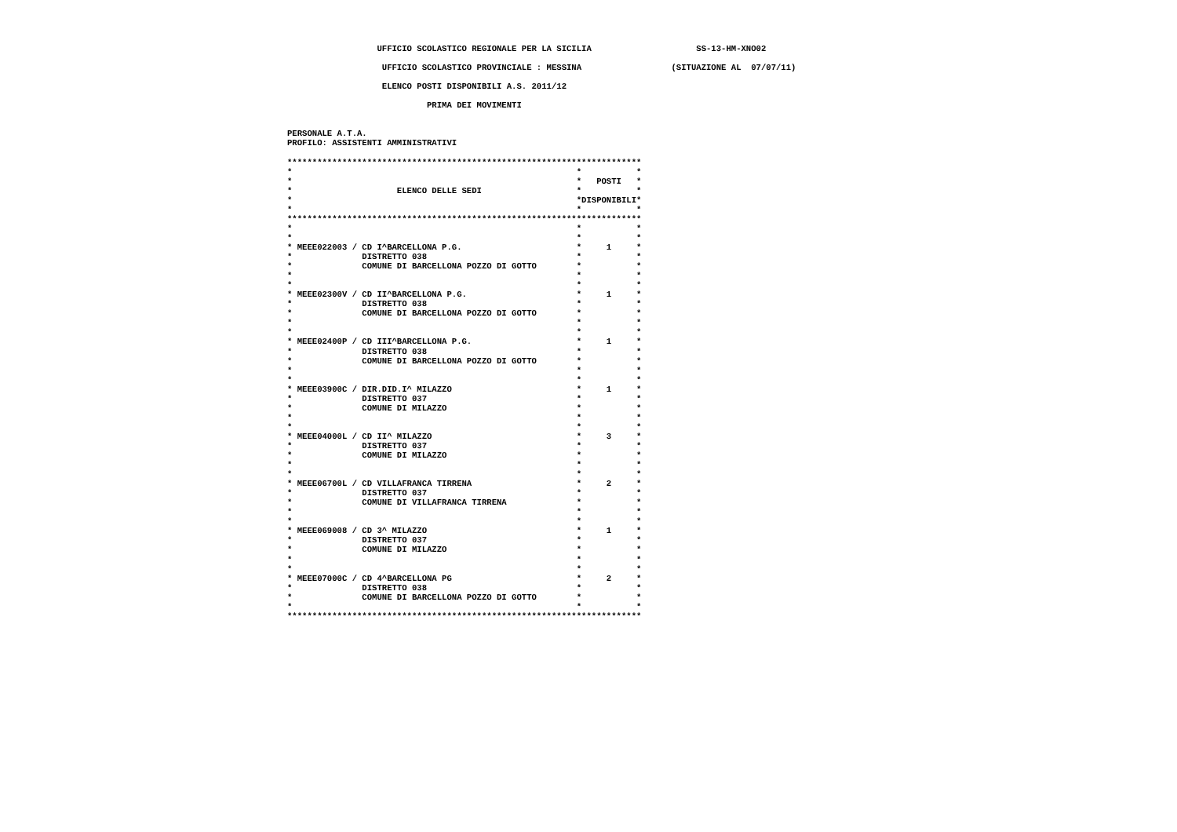UFFICIO SCOLASTICO REGIONALE PER LA SICILIA                     SS-13-HM-XNO02

                   UFFICIO SCOLASTICO PROVINCIALE : MESSINA                  (SITUAZIONE AL  07/07/11)

                   ELENCO POSTI DISPONIBILI A.S. 2011/12

                            PRIMA DEI MOVIMENTI


PERSONALE A.T.A.
PROFILO: ASSISTENTI AMMINISTRATIVI

***********************************************************************
*                                                         *           *
*                                                         *   POSTI   *
*                     ELENCO DELLE SEDI                   *           *
*                                                         *DISPONIBILI*
*                                                         *           *
***********************************************************************
*                                                         *           *
*                                                         *           *
* MEEE022003 / CD I^BARCELLONA P.G.                       *     1     *
*              DISTRETTO 038                              *           *
*              COMUNE DI BARCELLONA POZZO DI GOTTO        *           *
*                                                         *           *
*                                                         *           *
* MEEE02300V / CD II^BARCELLONA P.G.                      *     1     *
*              DISTRETTO 038                              *           *
*              COMUNE DI BARCELLONA POZZO DI GOTTO        *           *
*                                                         *           *
*                                                         *           *
* MEEE02400P / CD III^BARCELLONA P.G.                     *     1     *
*              DISTRETTO 038                              *           *
*              COMUNE DI BARCELLONA POZZO DI GOTTO        *           *
*                                                         *           *
*                                                         *           *
* MEEE03900C / DIR.DID.I^ MILAZZO                         *     1     *
*              DISTRETTO 037                              *           *
*              COMUNE DI MILAZZO                          *           *
*                                                         *           *
*                                                         *           *
* MEEE04000L / CD II^ MILAZZO                             *     3     *
*              DISTRETTO 037                              *           *
*              COMUNE DI MILAZZO                          *           *
*                                                         *           *
*                                                         *           *
* MEEE06700L / CD VILLAFRANCA TIRRENA                     *     2     *
*              DISTRETTO 037                              *           *
*              COMUNE DI VILLAFRANCA TIRRENA              *           *
*                                                         *           *
*                                                         *           *
* MEEE069008 / CD 3^ MILAZZO                              *     1     *
*              DISTRETTO 037                              *           *
*              COMUNE DI MILAZZO                          *           *
*                                                         *           *
*                                                         *           *
* MEEE07000C / CD 4^BARCELLONA PG                         *     2     *
*              DISTRETTO 038                              *           *
*              COMUNE DI BARCELLONA POZZO DI GOTTO        *           *
*                                                         *           *
***********************************************************************